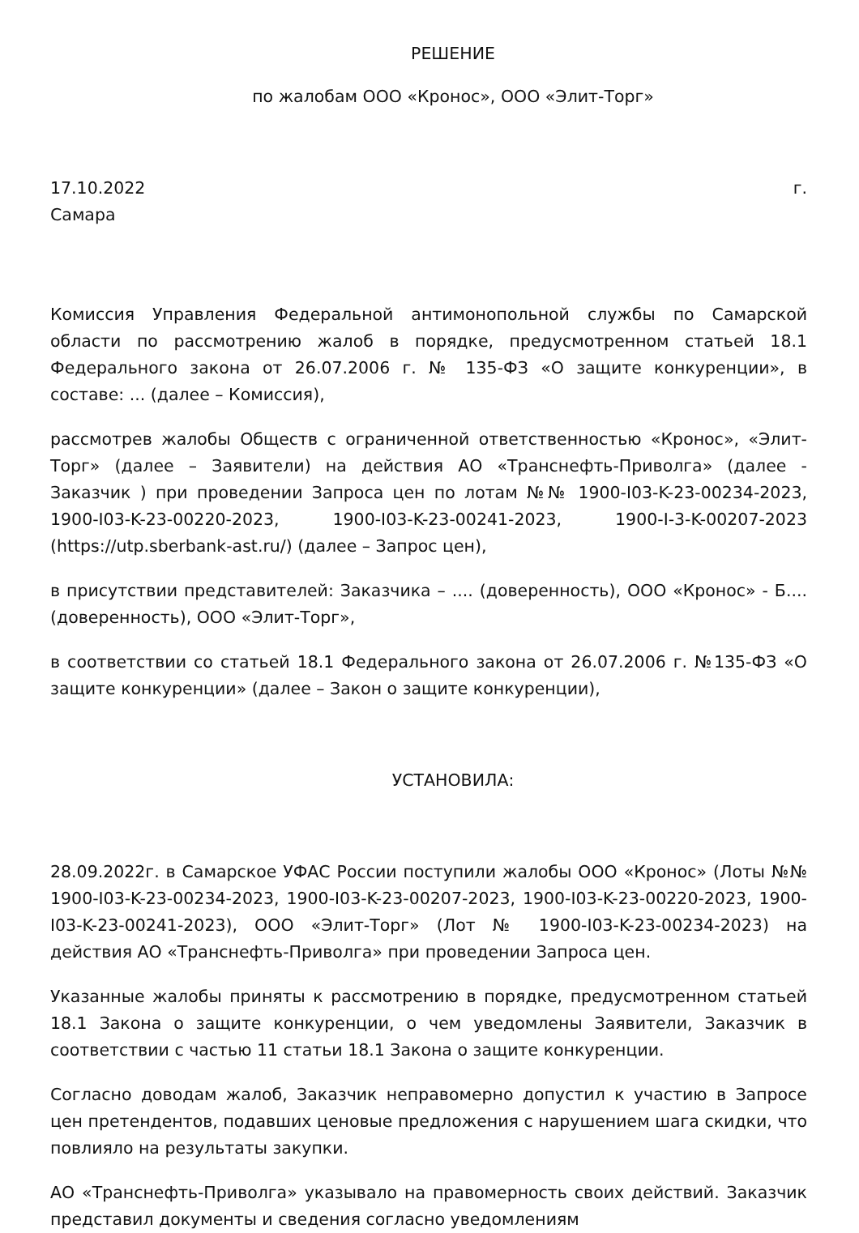РЕШЕНИЕ
по жалобам ООО «Кронос», ООО «Элит-Торг»
17.10.2022 г.
Самара
Комиссия Управления Федеральной антимонопольной службы по Самарской области по рассмотрению жалоб в порядке, предусмотренном статьей 18.1 Федерального закона от 26.07.2006 г. № 135-ФЗ «О защите конкуренции», в составе: ... (далее – Комиссия),
рассмотрев жалобы Обществ с ограниченной ответственностью «Кронос», «Элит-Торг» (далее – Заявители) на действия АО «Транснефть-Приволга» (далее - Заказчик ) при проведении Запроса цен по лотам №№ 1900-I03-K-23-00234-2023, 1900-I03-K-23-00220-2023, 1900-I03-K-23-00241-2023, 1900-I-3-K-00207-2023 (https://utp.sberbank-ast.ru/) (далее – Запрос цен),
в присутствии представителей: Заказчика – .... (доверенность), ООО «Кронос» - Б.... (доверенность), ООО «Элит-Торг»,
в соответствии со статьей 18.1 Федерального закона от 26.07.2006 г. №135-ФЗ «О защите конкуренции» (далее – Закон о защите конкуренции),
УСТАНОВИЛА:
28.09.2022г. в Самарское УФАС России поступили жалобы ООО «Кронос» (Лоты №№ 1900-I03-K-23-00234-2023, 1900-I03-K-23-00207-2023, 1900-I03-K-23-00220-2023, 1900-I03-K-23-00241-2023), ООО «Элит-Торг» (Лот № 1900-I03-K-23-00234-2023) на действия АО «Транснефть-Приволга» при проведении Запроса цен.
Указанные жалобы приняты к рассмотрению в порядке, предусмотренном статьей 18.1 Закона о защите конкуренции, о чем уведомлены Заявители, Заказчик в соответствии с частью 11 статьи 18.1 Закона о защите конкуренции.
Согласно доводам жалоб, Заказчик неправомерно допустил к участию в Запросе цен претендентов, подавших ценовые предложения с нарушением шага скидки, что повлияло на результаты закупки.
АО «Транснефть-Приволга» указывало на правомерность своих действий. Заказчик представил документы и сведения согласно уведомлениям